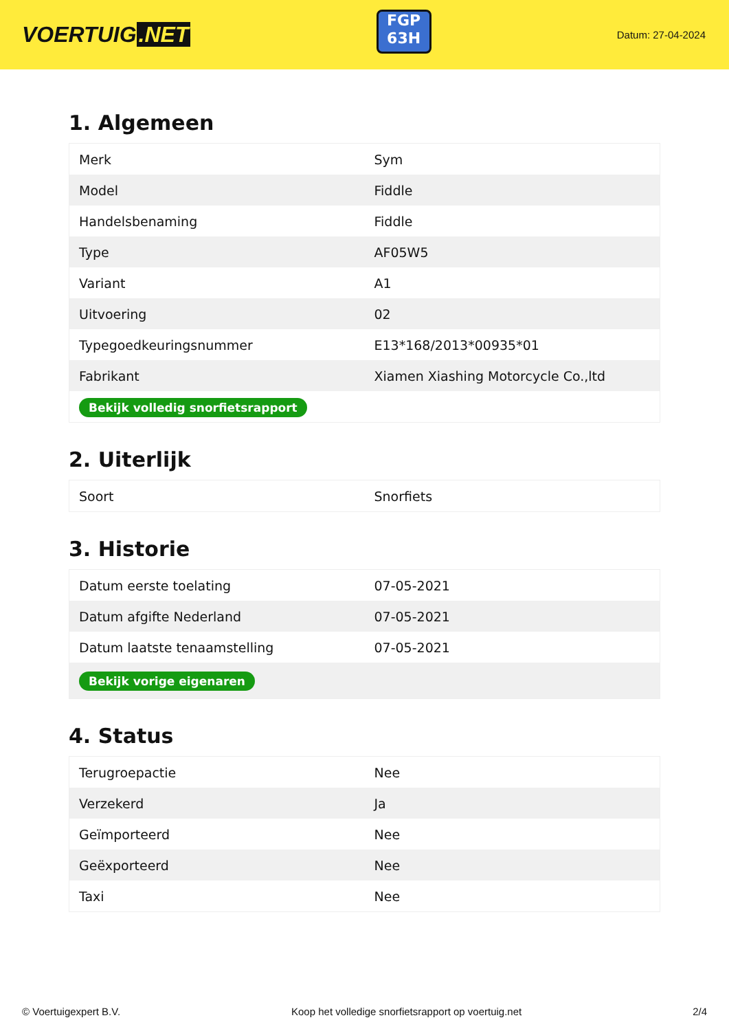VOERTUIG.NET
FGP
63H
Datum: 27-04-2024
1. Algemeen
| Merk | Sym |
| Model | Fiddle |
| Handelsbenaming | Fiddle |
| Type | AF05W5 |
| Variant | A1 |
| Uitvoering | 02 |
| Typegoedkeuringsnummer | E13*168/2013*00935*01 |
| Fabrikant | Xiamen Xiashing Motorcycle Co.,ltd |
| Bekijk volledig snorfietsrapport | |
2. Uiterlijk
| Soort | Snorfiets |
3. Historie
| Datum eerste toelating | 07-05-2021 |
| Datum afgifte Nederland | 07-05-2021 |
| Datum laatste tenaamstelling | 07-05-2021 |
| Bekijk vorige eigenaren | |
4. Status
| Terugroepactie | Nee |
| Verzekerd | Ja |
| Geïmporteerd | Nee |
| Geëxporteerd | Nee |
| Taxi | Nee |
© Voertuigexpert B.V. Koop het volledige snorfietsrapport op voertuig.net 2/4